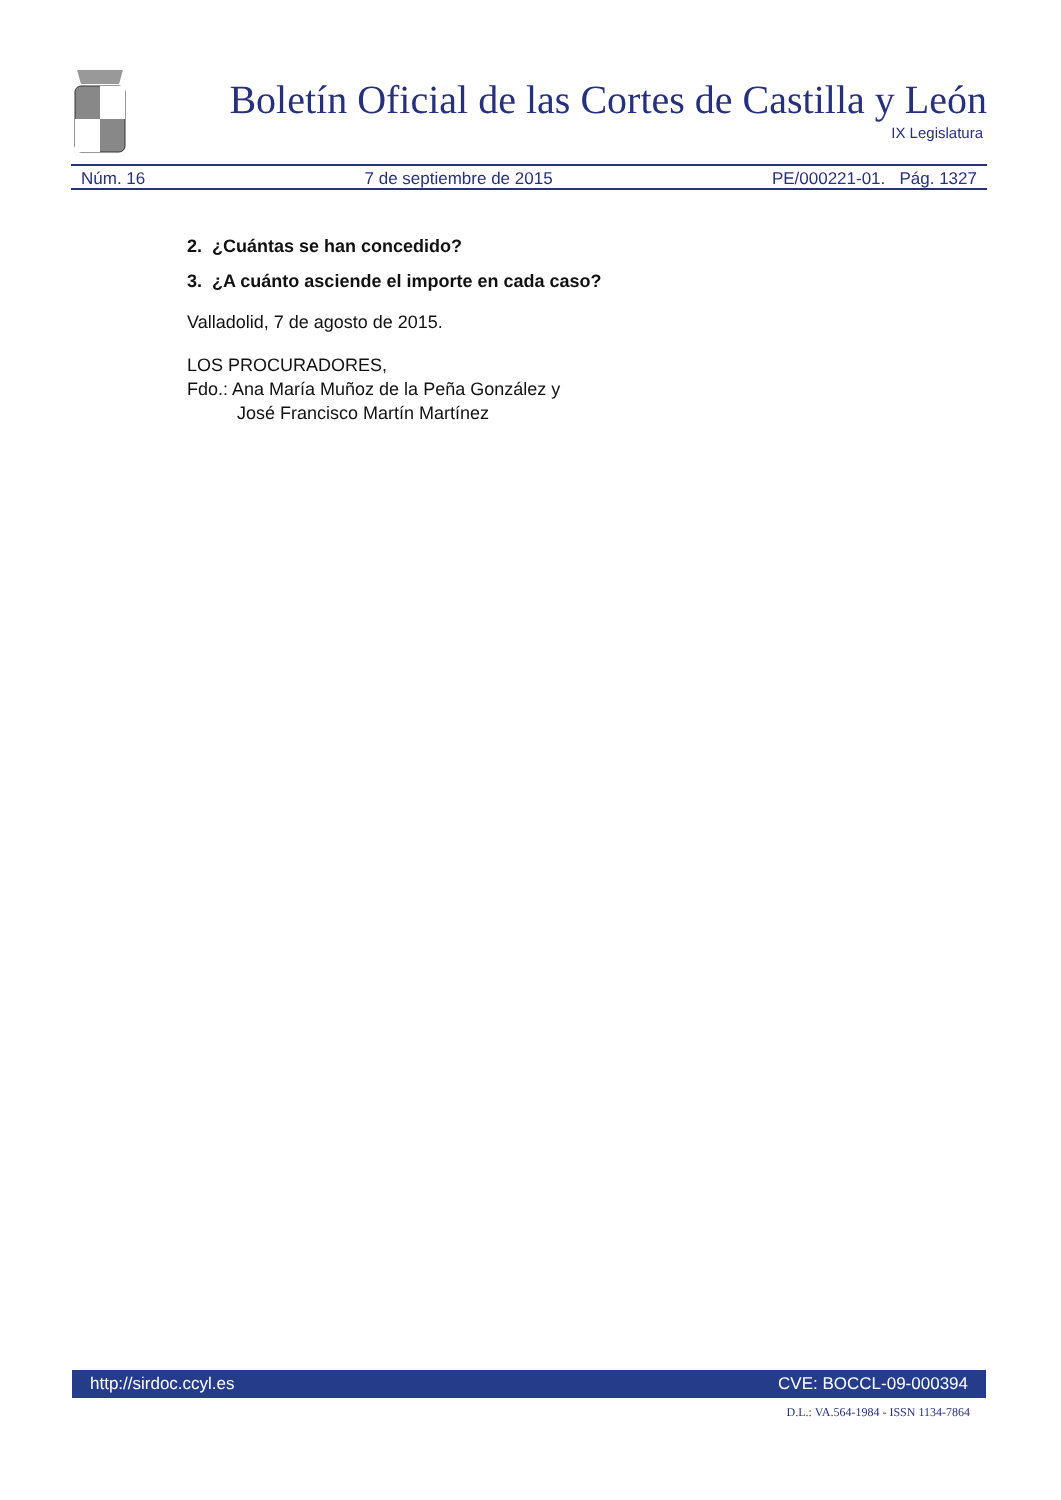Boletín Oficial de las Cortes de Castilla y León
IX Legislatura
Núm. 16 7 de septiembre de 2015 PE/000221-01. Pág. 1327
2. ¿Cuántas se han concedido?
3. ¿A cuánto asciende el importe en cada caso?
Valladolid, 7 de agosto de 2015.
LOS PROCURADORES,
Fdo.: Ana María Muñoz de la Peña González y
José Francisco Martín Martínez
http://sirdoc.ccyl.es CVE: BOCCL-09-000394
D.L.: VA.564-1984 - ISSN 1134-7864